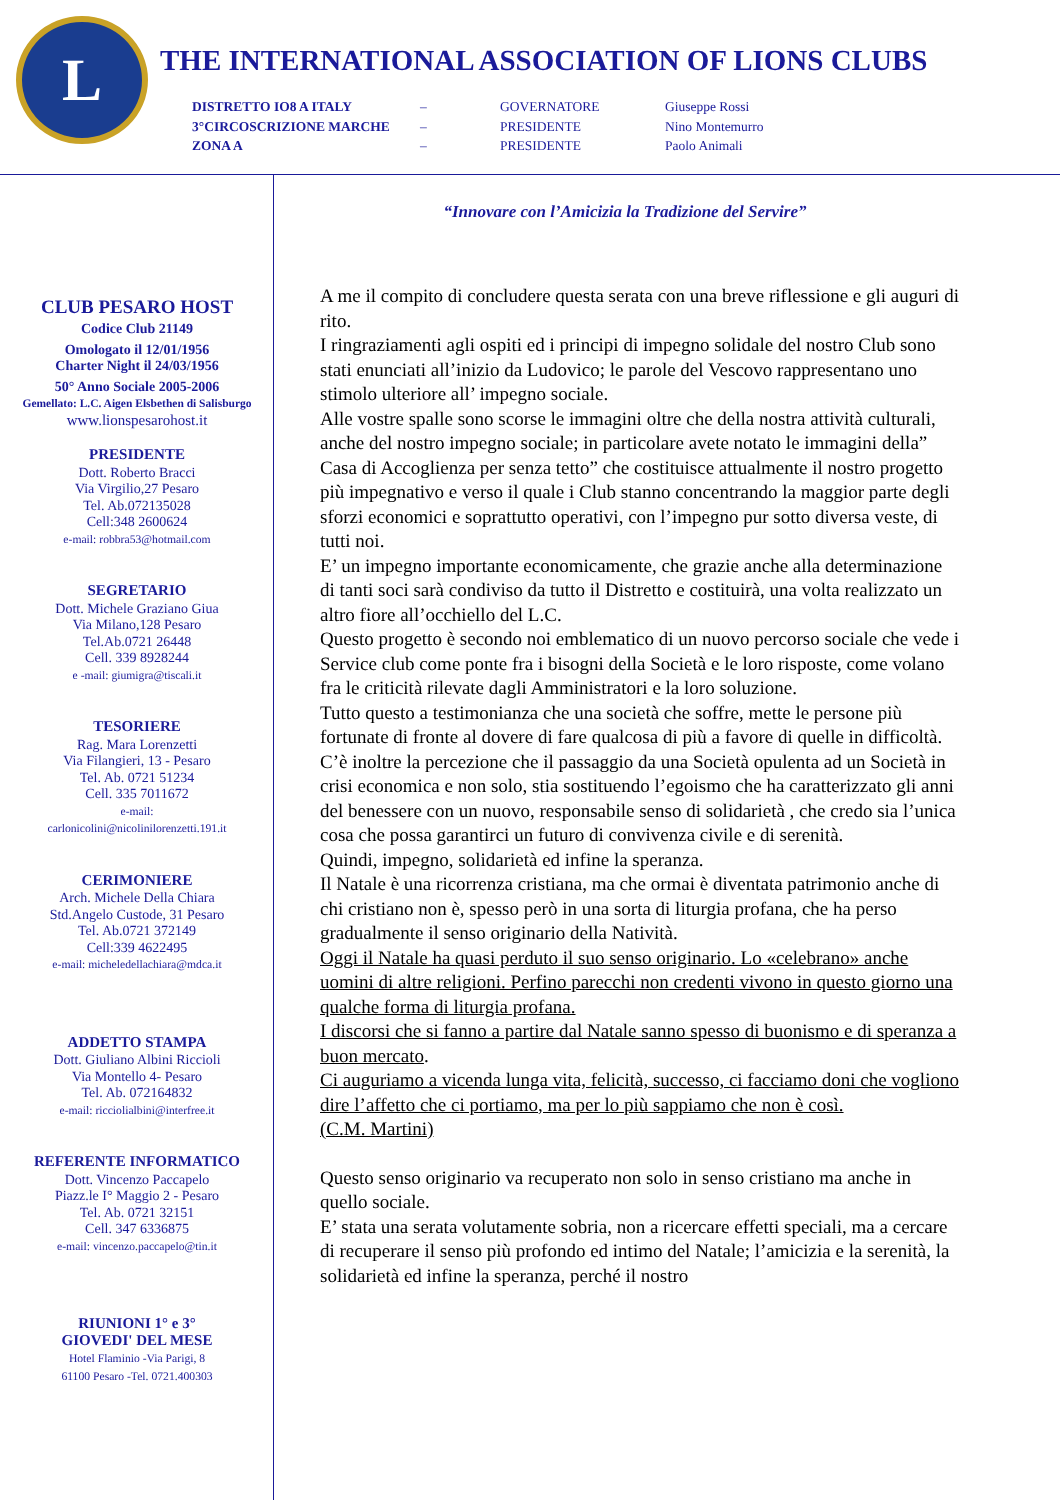L
THE INTERNATIONAL ASSOCIATION OF LIONS CLUBS
DISTRETTO IO8 A ITALY
–
GOVERNATORE
Giuseppe Rossi
3°CIRCOSCRIZIONE MARCHE
–
PRESIDENTE
Nino Montemurro
ZONA A
–
PRESIDENTE
Paolo Animali
CLUB PESARO HOST
Codice Club 21149
Omologato il 12/01/1956
Charter Night il 24/03/1956
50° Anno Sociale 2005-2006
Gemellato: L.C. Aigen Elsbethen di Salisburgo
www.lionspesarohost.it
PRESIDENTE
Dott. Roberto Bracci
Via Virgilio,27 Pesaro
Tel. Ab.072135028
Cell:348 2600624
e-mail: robbra53@hotmail.com
SEGRETARIO
Dott. Michele Graziano Giua
Via Milano,128 Pesaro
Tel.Ab.0721 26448
Cell. 339 8928244
e -mail: giumigra@tiscali.it
TESORIERE
Rag. Mara Lorenzetti
Via Filangieri, 13 - Pesaro
Tel. Ab. 0721 51234
Cell. 335 7011672
e-mail:
carlonicolini@nicolinilorenzetti.191.it
CERIMONIERE
Arch. Michele Della Chiara
Std.Angelo Custode, 31 Pesaro
Tel. Ab.0721 372149
Cell:339 4622495
e-mail: micheledellachiara@mdca.it
ADDETTO STAMPA
Dott. Giuliano Albini Riccioli
Via Montello 4- Pesaro
Tel. Ab. 072164832
e-mail: ricciolialbini@interfree.it
REFERENTE INFORMATICO
Dott. Vincenzo Paccapelo
Piazz.le I° Maggio 2 - Pesaro
Tel. Ab. 0721 32151
Cell. 347 6336875
e-mail: vincenzo.paccapelo@tin.it
RIUNIONI 1° e 3°
GIOVEDI' DEL MESE
Hotel Flaminio -Via Parigi, 8
61100 Pesaro -Tel. 0721.400303
“Innovare con l’Amicizia la Tradizione del Servire”
A me il compito di concludere questa serata con una breve riflessione e gli auguri di rito.
I ringraziamenti agli ospiti ed i principi di impegno solidale del nostro Club sono stati enunciati all’inizio da Ludovico; le parole del Vescovo rappresentano uno stimolo ulteriore all’ impegno sociale.
Alle vostre spalle sono scorse le immagini oltre che della nostra attività culturali, anche del nostro impegno sociale; in particolare avete notato le immagini della” Casa di Accoglienza per senza tetto” che costituisce attualmente il nostro progetto più impegnativo e verso il quale i Club stanno concentrando la maggior parte degli sforzi economici e soprattutto operativi, con l’impegno pur sotto diversa veste, di tutti noi.
E’ un impegno importante economicamente, che grazie anche alla determinazione di tanti soci sarà condiviso da tutto il Distretto e costituirà, una volta realizzato un altro fiore all’occhiello del L.C.
Questo progetto è secondo noi emblematico di un nuovo percorso sociale che vede i Service club come ponte fra i bisogni della Società e le loro risposte, come volano fra le criticità rilevate dagli Amministratori e la loro soluzione.
Tutto questo a testimonianza che una società che soffre, mette le persone più fortunate di fronte al dovere di fare qualcosa di più a favore di quelle in difficoltà.
C’è inoltre la percezione che il passaggio da una Società opulenta ad un Società in crisi economica e non solo, stia sostituendo l’egoismo che ha caratterizzato gli anni del benessere con un nuovo, responsabile senso di solidarietà , che credo sia l’unica cosa che possa garantirci un futuro di convivenza civile e di serenità.
Quindi, impegno, solidarietà ed infine la speranza.
Il Natale è una ricorrenza cristiana, ma che ormai è diventata patrimonio anche di chi cristiano non è, spesso però in una sorta di liturgia profana, che ha perso gradualmente il senso originario della Natività.
Oggi il Natale ha quasi perduto il suo senso originario. Lo «celebrano» anche uomini di altre religioni. Perfino parecchi non credenti vivono in questo giorno una qualche forma di liturgia profana.
I discorsi che si fanno a partire dal Natale sanno spesso di buonismo e di speranza a buon mercato.
Ci auguriamo a vicenda lunga vita, felicità, successo, ci facciamo doni che vogliono dire l’affetto che ci portiamo, ma per lo più sappiamo che non è così.
(C.M. Martini)
Questo senso originario va recuperato non solo in senso cristiano ma anche in quello sociale.
E’ stata una serata volutamente sobria, non a ricercare effetti speciali, ma a cercare di recuperare il senso più profondo ed intimo del Natale; l’amicizia e la serenità, la solidarietà ed infine la speranza, perché il nostro